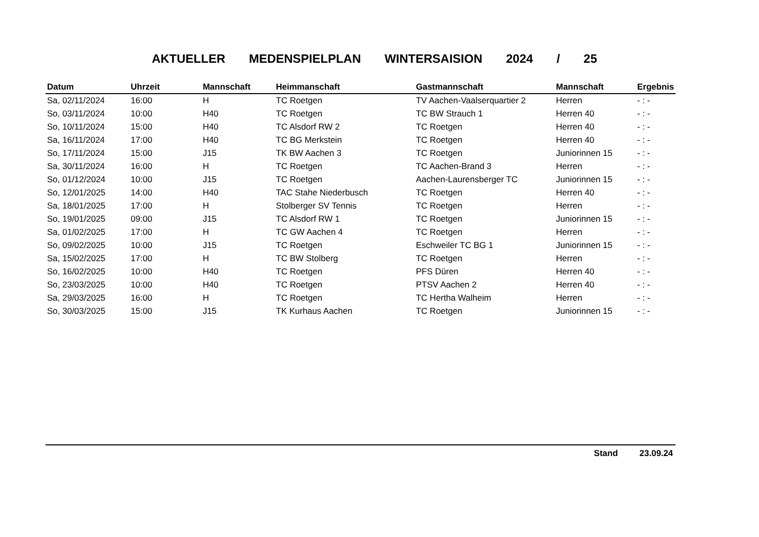AKTUELLER MEDENSPIELPLAN WINTERSAISION 2024 / 25
| Datum | Uhrzeit | Mannschaft | Heimmanschaft | Gastmannschaft | Mannschaft | Ergebnis |
| --- | --- | --- | --- | --- | --- | --- |
| Sa, 02/11/2024 | 16:00 | H | TC Roetgen | TV Aachen-Vaalserquartier 2 | Herren | - : - |
| So, 03/11/2024 | 10:00 | H40 | TC Roetgen | TC BW Strauch 1 | Herren 40 | - : - |
| So, 10/11/2024 | 15:00 | H40 | TC Alsdorf RW 2 | TC Roetgen | Herren 40 | - : - |
| Sa, 16/11/2024 | 17:00 | H40 | TC BG Merkstein | TC Roetgen | Herren 40 | - : - |
| So, 17/11/2024 | 15:00 | J15 | TK BW Aachen 3 | TC Roetgen | Juniorinnen 15 | - : - |
| Sa, 30/11/2024 | 16:00 | H | TC Roetgen | TC Aachen-Brand 3 | Herren | - : - |
| So, 01/12/2024 | 10:00 | J15 | TC Roetgen | Aachen-Laurensberger TC | Juniorinnen 15 | - : - |
| So, 12/01/2025 | 14:00 | H40 | TAC Stahe Niederbusch | TC Roetgen | Herren 40 | - : - |
| Sa, 18/01/2025 | 17:00 | H | Stolberger SV Tennis | TC Roetgen | Herren | - : - |
| So, 19/01/2025 | 09:00 | J15 | TC Alsdorf RW 1 | TC Roetgen | Juniorinnen 15 | - : - |
| Sa, 01/02/2025 | 17:00 | H | TC GW Aachen 4 | TC Roetgen | Herren | - : - |
| So, 09/02/2025 | 10:00 | J15 | TC Roetgen | Eschweiler TC BG 1 | Juniorinnen 15 | - : - |
| Sa, 15/02/2025 | 17:00 | H | TC BW Stolberg | TC Roetgen | Herren | - : - |
| So, 16/02/2025 | 10:00 | H40 | TC Roetgen | PFS Düren | Herren 40 | - : - |
| So, 23/03/2025 | 10:00 | H40 | TC Roetgen | PTSV Aachen 2 | Herren 40 | - : - |
| Sa, 29/03/2025 | 16:00 | H | TC Roetgen | TC Hertha Walheim | Herren | - : - |
| So, 30/03/2025 | 15:00 | J15 | TK Kurhaus Aachen | TC Roetgen | Juniorinnen 15 | - : - |
Stand 23.09.24